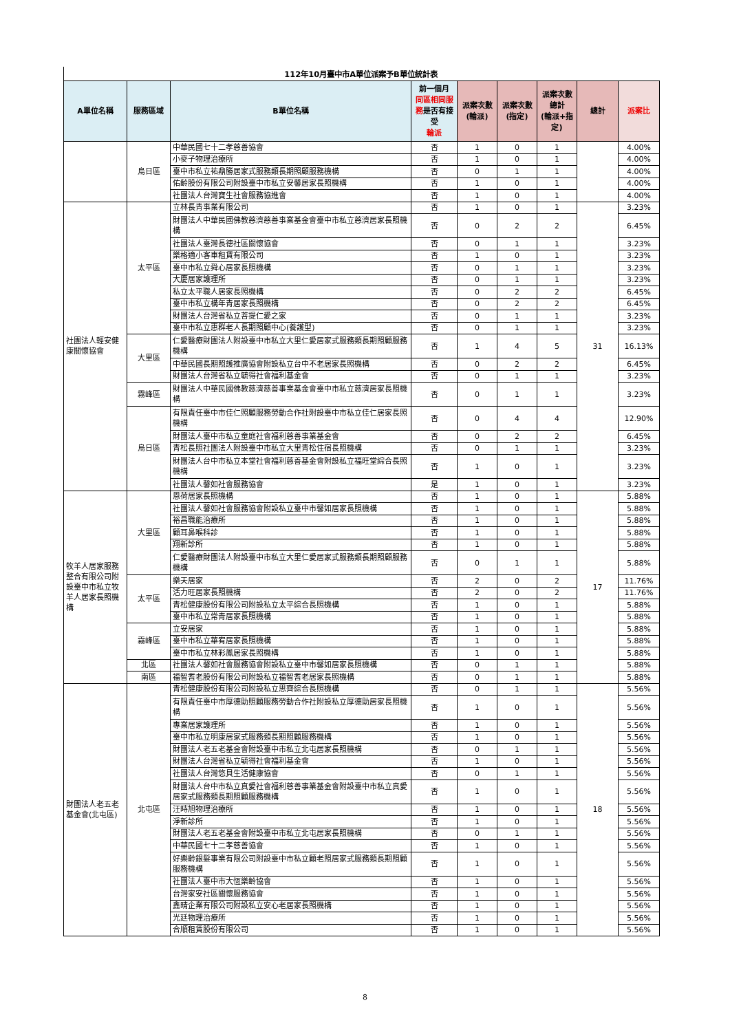112年10月臺中市A單位派案予B單位統計表
| A單位名稱 | 服務區域 | B單位名稱 | 前一個月 同區相同服務 是否有接受 輪派 | 派案次數 (輪派) | 派案次數 (指定) | 派案次數 總計 (輪派+指定) | 總計 | 派案比 |
| --- | --- | --- | --- | --- | --- | --- | --- | --- |
| | 烏日區 | 中華民國七十二孝慈善協會 | 否 | 1 | 0 | 1 | | 4.00% |
| | | 小麥子物理治療所 | 否 | 1 | 0 | 1 | | 4.00% |
| | | 臺中市私立祐鼎勝居家式服務類長期照顧服務機構 | 否 | 0 | 1 | 1 | | 4.00% |
| | | 佑齡股份有限公司附設臺中市私立安馨居家長照機構 | 否 | 1 | 0 | 1 | | 4.00% |
| | | 社團法人台灣寶生社會服務協進會 | 否 | 1 | 0 | 1 | | 4.00% |
| 社團法人輕安健康關懷協會 | 太平區 | 立林長青事業有限公司 | 否 | 1 | 0 | 1 | 31 | 3.23% |
| | | 財團法人中華民國佛教慈濟慈善事業基金會臺中市私立慈濟居家長照機構 | 否 | 0 | 2 | 2 | | 6.45% |
| | | 社團法人臺灣長德社區關懷協會 | 否 | 0 | 1 | 1 | | 3.23% |
| | | 樂格適小客車租賃有限公司 | 否 | 1 | 0 | 1 | | 3.23% |
| | | 臺中市私立舜心居家長照機構 | 否 | 0 | 1 | 1 | | 3.23% |
| | | 大慶居家護理所 | 否 | 0 | 1 | 1 | | 3.23% |
| | | 私立太平職人居家長照機構 | 否 | 0 | 2 | 2 | | 6.45% |
| | | 臺中市私立構年青居家長照機構 | 否 | 0 | 2 | 2 | | 6.45% |
| | | 財團法人台灣省私立菩提仁愛之家 | 否 | 0 | 1 | 1 | | 3.23% |
| | | 臺中市私立惠群老人長期照顧中心(養護型) | 否 | 0 | 1 | 1 | | 3.23% |
| | 大里區 | 仁愛醫療財團法人附設臺中市私立大里仁愛居家式服務類長期照顧服務機構 | 否 | 1 | 4 | 5 | | 16.13% |
| | | 中華民國長期照護推廣協會附設私立台中不老居家長照機構 | 否 | 0 | 2 | 2 | | 6.45% |
| | | 財團法人台灣省私立毓得社會福利基金會 | 否 | 0 | 1 | 1 | | 3.23% |
| | 霧峰區 | 財團法人中華民國佛教慈濟慈善事業基金會臺中市私立慈濟居家長照機構 | 否 | 0 | 1 | 1 | | 3.23% |
| | 烏日區 | 有限責任臺中市佳仁照顧服務勞動合作社附設臺中市私立佳仁居家長照機構 | 否 | 0 | 4 | 4 | | 12.90% |
| | | 財團法人臺中市私立童庭社會福利慈善事業基金會 | 否 | 0 | 2 | 2 | | 6.45% |
| | | 青松長照社團法人附設臺中市私立大里青松住宿長照機構 | 否 | 0 | 1 | 1 | | 3.23% |
| | | 財團法人台中市私立本堂社會福利慈善基金會附設私立福旺堂綜合長照機構 | 否 | 1 | 0 | 1 | | 3.23% |
| | | 社團法人馨如社會服務協會 | 是 | 1 | 0 | 1 | | 3.23% |
| 牧羊人居家服務整合有限公司附設臺中市私立牧羊人居家長照機構 | 大里區 | 恩荷居家長照機構 | 否 | 1 | 0 | 1 | 17 | 5.88% |
| | | 社團法人馨如社會服務協會附設私立臺中市馨如居家長照機構 | 否 | 1 | 0 | 1 | | 5.88% |
| | | 裕昌職能治療所 | 否 | 1 | 0 | 1 | | 5.88% |
| | | 顧耳鼻喉科診 | 否 | 1 | 0 | 1 | | 5.88% |
| | | 翔新診所 | 否 | 1 | 0 | 1 | | 5.88% |
| | | 仁愛醫療財團法人附設臺中市私立大里仁愛居家式服務類長期照顧服務機構 | 否 | 0 | 1 | 1 | | 5.88% |
| | 太平區 | 樂天居家 | 否 | 2 | 0 | 2 | | 11.76% |
| | | 活力旺居家長照機構 | 否 | 2 | 0 | 2 | | 11.76% |
| | | 青松健康股份有限公司附設私立太平綜合長照機構 | 否 | 1 | 0 | 1 | | 5.88% |
| | | 臺中市私立常青居家長照機構 | 否 | 1 | 0 | 1 | | 5.88% |
| | 霧峰區 | 立安居家 | 否 | 1 | 0 | 1 | | 5.88% |
| | | 臺中市私立華宥居家長照機構 | 否 | 1 | 0 | 1 | | 5.88% |
| | | 臺中市私立林彩鳳居家長照機構 | 否 | 1 | 0 | 1 | | 5.88% |
| | 北區 | 社團法人馨如社會服務協會附設私立臺中市馨如居家長照機構 | 否 | 0 | 1 | 1 | | 5.88% |
| | 南區 | 福智耆老股份有限公司附設私立福智耆老居家長照機構 | 否 | 0 | 1 | 1 | | 5.88% |
| 財團法人老五老基金會(北屯區) | 北屯區 | 青松健康股份有限公司附設私立思齊綜合長照機構 | 否 | 0 | 1 | 1 | 18 | 5.56% |
| | | 有限責任臺中市厚德助照顧服務勞動合作社附設私立厚德助居家長照機構 | 否 | 1 | 0 | 1 | | 5.56% |
| | | 專業居家護理所 | 否 | 1 | 0 | 1 | | 5.56% |
| | | 臺中市私立明康居家式服務類長期照顧服務機構 | 否 | 1 | 0 | 1 | | 5.56% |
| | | 財團法人老五老基金會附設臺中市私立北屯居家長照機構 | 否 | 0 | 1 | 1 | | 5.56% |
| | | 財團法人台灣省私立毓得社會福利基金會 | 否 | 1 | 0 | 1 | | 5.56% |
| | | 社團法人台灣悠貝生活健康協會 | 否 | 0 | 1 | 1 | | 5.56% |
| | | 財團法人台中市私立真愛社會福利慈善事業基金會附設臺中市私立真愛居家式服務類長期照顧服務機構 | 否 | 1 | 0 | 1 | | 5.56% |
| | | 汪時旭物理治療所 | 否 | 1 | 0 | 1 | | 5.56% |
| | | 淨新診所 | 否 | 1 | 0 | 1 | | 5.56% |
| | | 財團法人老五老基金會附設臺中市私立北屯居家長照機構 | 否 | 0 | 1 | 1 | | 5.56% |
| | | 中華民國七十二孝慈善協會 | 否 | 1 | 0 | 1 | | 5.56% |
| | | 好樂齡銀髮事業有限公司附設臺中市私立顧老照居家式服務類長期照顧服務機構 | 否 | 1 | 0 | 1 | | 5.56% |
| | | 社團法人臺中市大恆樂齡協會 | 否 | 1 | 0 | 1 | | 5.56% |
| | | 台灣家安社區關懷服務協會 | 否 | 1 | 0 | 1 | | 5.56% |
| | | 鑫晴企業有限公司附設私立安心老居家長照機構 | 否 | 1 | 0 | 1 | | 5.56% |
| | | 光廷物理治療所 | 否 | 1 | 0 | 1 | | 5.56% |
| | | 合順租賃股份有限公司 | 否 | 1 | 0 | 1 | | 5.56% |
8